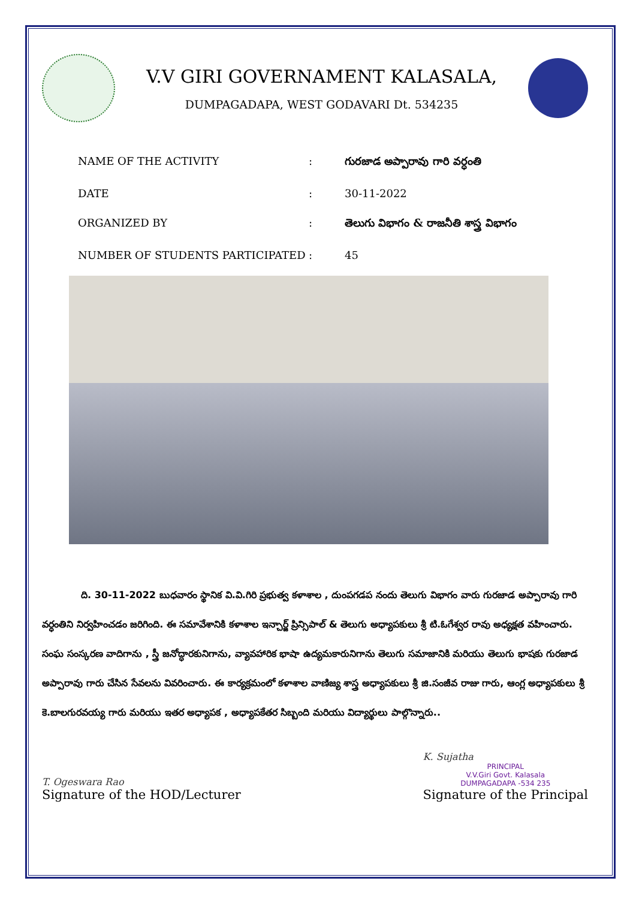V.V GIRI GOVERNAMENT KALASALA,
DUMPAGADAPA, WEST GODAVARI Dt. 534235
| NAME OF THE ACTIVITY | : | గురజాడ అప్పారావు గారి వర్ధంతి |
| DATE | : | 30-11-2022 |
| ORGANIZED BY | : | తెలుగు విభాగం & రాజనీతి శాస్త్ర విభాగం |
| NUMBER OF STUDENTS PARTICIPATED | : | 45 |
ది. 30-11-2022 బుధవారం స్థానిక వి.వి.గిరి ప్రభుత్వ కళాశాల , దుంపగడప నందు తెలుగు విభాగం వారు గురజాడ అప్పారావు గారి వర్ధంతిని నిర్వహించడం జరిగింది. ఈ సమావేశానికి కళాశాల ఇన్చార్జ్ ప్రిన్సిపాల్ & తెలుగు అధ్యాపకులు శ్రీ టి.ఓగేశ్వర రావు అధ్యక్షత వహించారు. సంఘ సంస్కరణ వాదిగాను , స్త్రీ జనోద్ధారకునిగాను, వ్యావహారిక భాషా ఉద్యమకారునిగాను తెలుగు సమాజానికి మరియు తెలుగు భాషకు గురజాడ అప్పారావు గారు చేసిన సేవలను వివరించారు. ఈ కార్యక్రమంలో కళాశాల వాణిజ్య శాస్త్ర అధ్యాపకులు శ్రీ జి.సంజీవ రాజు గారు, ఆంగ్ల అధ్యాపకులు శ్రీ కె.బాలగురవయ్య గారు మరియు ఇతర అధ్యాపక , అధ్యాపకేతర సిబ్బంది మరియు విద్యార్థులు పాల్గొన్నారు..
T. Ogeswara Rao
Signature of the HOD/Lecturer
K. Sujatha
PRINCIPAL
V.V.Giri Govt. Kalasala
DUMPAGADAPA -534 235
Signature of the Principal